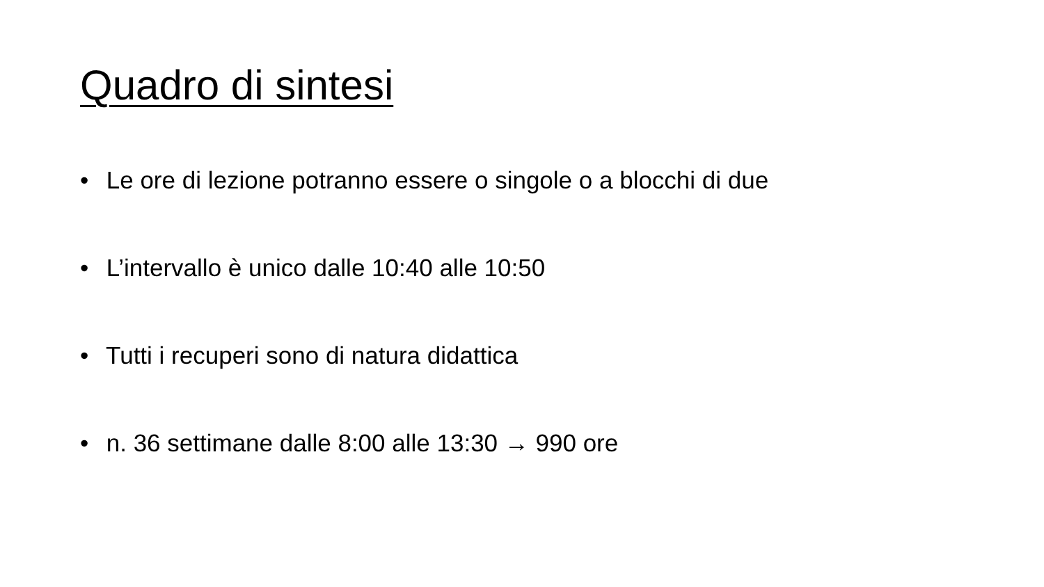Quadro di sintesi
• Le ore di lezione potranno essere o singole o a blocchi di due
• L’intervallo è unico dalle 10:40 alle 10:50
• Tutti i recuperi sono di natura didattica
• n. 36 settimane dalle 8:00 alle 13:30 → 990 ore